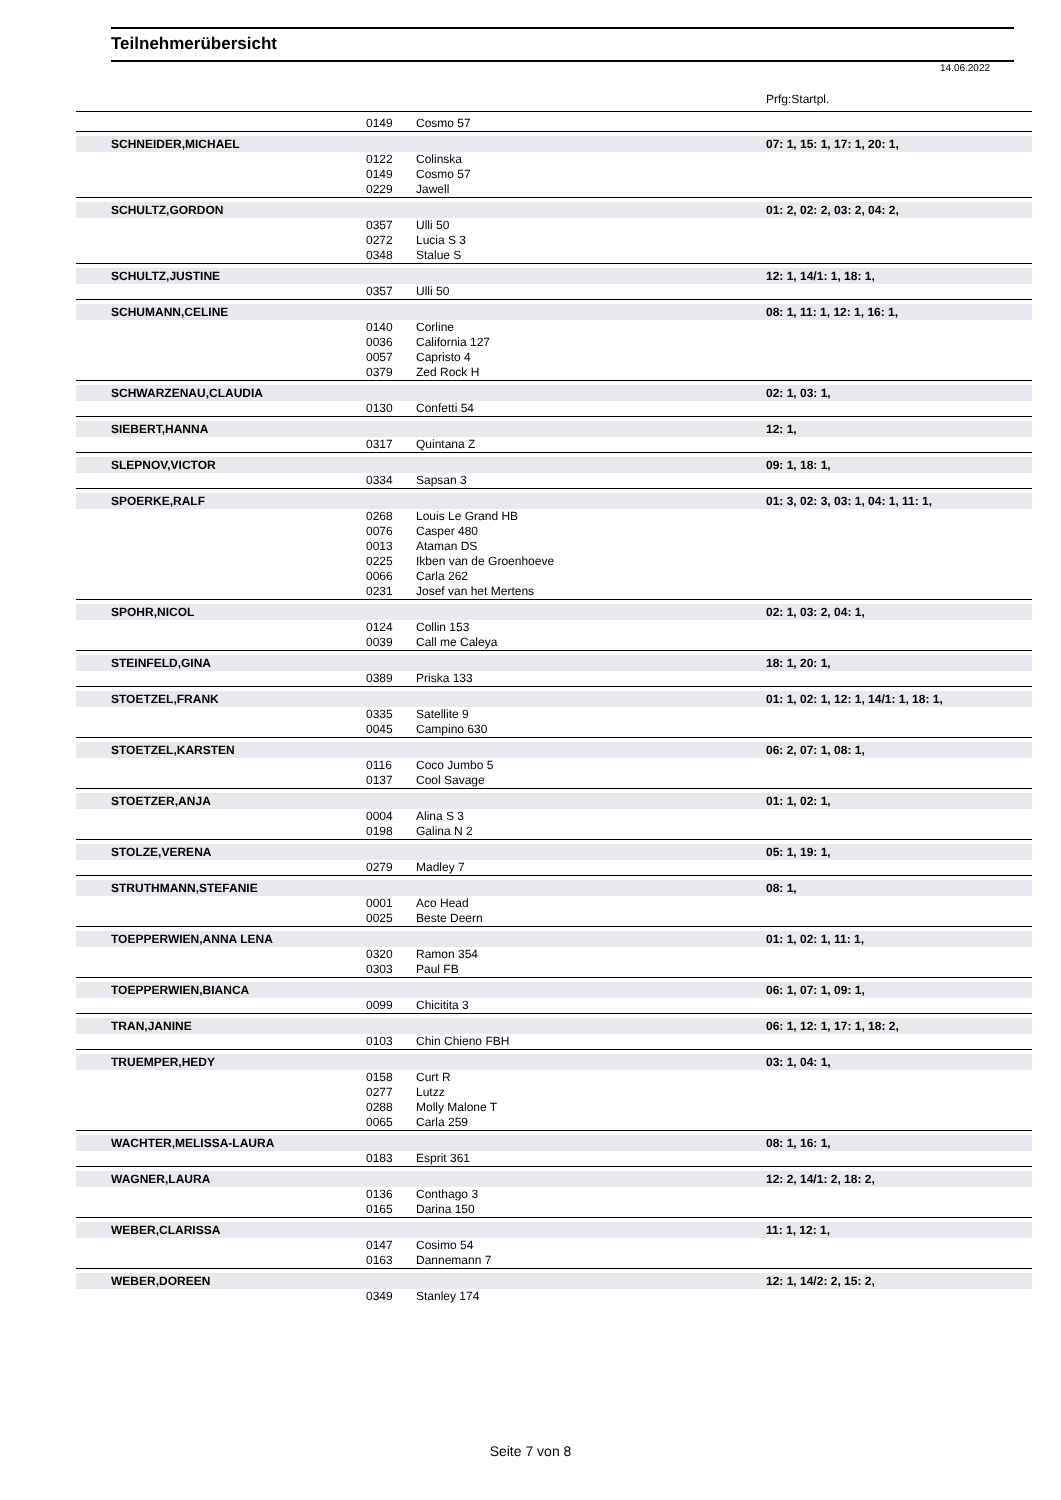Teilnehmerübersicht
14.06.2022
Prfg:Startpl.
| | | 0149 | Cosmo 57 | |
| | SCHNEIDER,MICHAEL | | | 07: 1, 15: 1, 17: 1, 20: 1, |
| | | 0122 | Colinska | |
| | | 0149 | Cosmo 57 | |
| | | 0229 | Jawell | |
| | SCHULTZ,GORDON | | | 01: 2, 02: 2, 03: 2, 04: 2, |
| | | 0357 | Ulli 50 | |
| | | 0272 | Lucia S 3 | |
| | | 0348 | Stalue S | |
| | SCHULTZ,JUSTINE | | | 12: 1, 14/1: 1, 18: 1, |
| | | 0357 | Ulli 50 | |
| | SCHUMANN,CELINE | | | 08: 1, 11: 1, 12: 1, 16: 1, |
| | | 0140 | Corline | |
| | | 0036 | California 127 | |
| | | 0057 | Capristo 4 | |
| | | 0379 | Zed Rock H | |
| | SCHWARZENAU,CLAUDIA | | | 02: 1, 03: 1, |
| | | 0130 | Confetti 54 | |
| | SIEBERT,HANNA | | | 12: 1, |
| | | 0317 | Quintana Z | |
| | SLEPNOV,VICTOR | | | 09: 1, 18: 1, |
| | | 0334 | Sapsan 3 | |
| | SPOERKE,RALF | | | 01: 3, 02: 3, 03: 1, 04: 1, 11: 1, |
| | | 0268 | Louis Le Grand HB | |
| | | 0076 | Casper 480 | |
| | | 0013 | Ataman DS | |
| | | 0225 | Ikben van de Groenhoeve | |
| | | 0066 | Carla 262 | |
| | | 0231 | Josef van het Mertens | |
| | SPOHR,NICOL | | | 02: 1, 03: 2, 04: 1, |
| | | 0124 | Collin 153 | |
| | | 0039 | Call me Caleya | |
| | STEINFELD,GINA | | | 18: 1, 20: 1, |
| | | 0389 | Priska 133 | |
| | STOETZEL,FRANK | | | 01: 1, 02: 1, 12: 1, 14/1: 1, 18: 1, |
| | | 0335 | Satellite 9 | |
| | | 0045 | Campino 630 | |
| | STOETZEL,KARSTEN | | | 06: 2, 07: 1, 08: 1, |
| | | 0116 | Coco Jumbo 5 | |
| | | 0137 | Cool Savage | |
| | STOETZER,ANJA | | | 01: 1, 02: 1, |
| | | 0004 | Alina S 3 | |
| | | 0198 | Galina N 2 | |
| | STOLZE,VERENA | | | 05: 1, 19: 1, |
| | | 0279 | Madley 7 | |
| | STRUTHMANN,STEFANIE | | | 08: 1, |
| | | 0001 | Aco Head | |
| | | 0025 | Beste Deern | |
| | TOEPPERWIEN,ANNA LENA | | | 01: 1, 02: 1, 11: 1, |
| | | 0320 | Ramon 354 | |
| | | 0303 | Paul FB | |
| | TOEPPERWIEN,BIANCA | | | 06: 1, 07: 1, 09: 1, |
| | | 0099 | Chicitita 3 | |
| | TRAN,JANINE | | | 06: 1, 12: 1, 17: 1, 18: 2, |
| | | 0103 | Chin Chieno FBH | |
| | TRUEMPER,HEDY | | | 03: 1, 04: 1, |
| | | 0158 | Curt R | |
| | | 0277 | Lutzz | |
| | | 0288 | Molly Malone T | |
| | | 0065 | Carla 259 | |
| | WACHTER,MELISSA-LAURA | | | 08: 1, 16: 1, |
| | | 0183 | Esprit 361 | |
| | WAGNER,LAURA | | | 12: 2, 14/1: 2, 18: 2, |
| | | 0136 | Conthago 3 | |
| | | 0165 | Darina 150 | |
| | WEBER,CLARISSA | | | 11: 1, 12: 1, |
| | | 0147 | Cosimo 54 | |
| | | 0163 | Dannemann 7 | |
| | WEBER,DOREEN | | | 12: 1, 14/2: 2, 15: 2, |
| | | 0349 | Stanley 174 | |
Seite 7 von 8